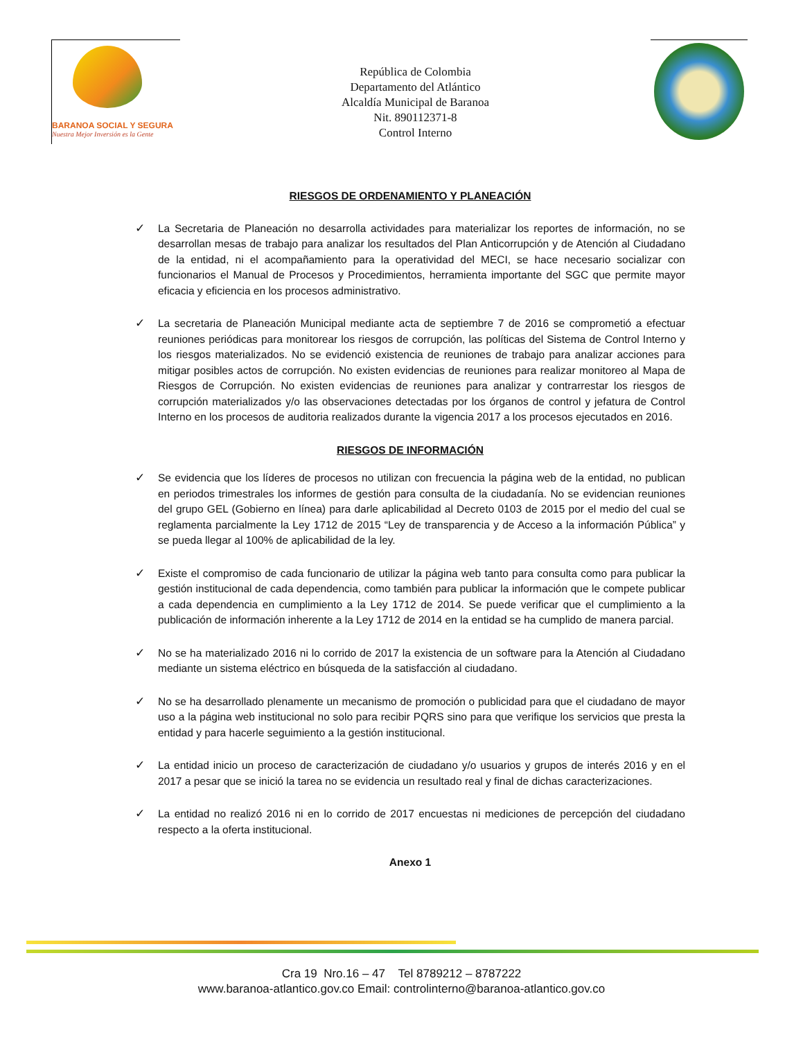BARANOA SOCIAL Y SEGURA
Nuestra Mejor Inversión es la Gente
República de Colombia
Departamento del Atlántico
Alcaldía Municipal de Baranoa
Nit. 890112371-8
Control Interno
RIESGOS DE ORDENAMIENTO Y PLANEACIÓN
✓ La Secretaria de Planeación no desarrolla actividades para materializar los reportes de información, no se desarrollan mesas de trabajo para analizar los resultados del Plan Anticorrupción y de Atención al Ciudadano de la entidad, ni el acompañamiento para la operatividad del MECI, se hace necesario socializar con funcionarios el Manual de Procesos y Procedimientos, herramienta importante del SGC que permite mayor eficacia y eficiencia en los procesos administrativo.
✓ La secretaria de Planeación Municipal mediante acta de septiembre 7 de 2016 se comprometió a efectuar reuniones periódicas para monitorear los riesgos de corrupción, las políticas del Sistema de Control Interno y los riesgos materializados. No se evidenció existencia de reuniones de trabajo para analizar acciones para mitigar posibles actos de corrupción. No existen evidencias de reuniones para realizar monitoreo al Mapa de Riesgos de Corrupción. No existen evidencias de reuniones para analizar y contrarrestar los riesgos de corrupción materializados y/o las observaciones detectadas por los órganos de control y jefatura de Control Interno en los procesos de auditoria realizados durante la vigencia 2017 a los procesos ejecutados en 2016.
RIESGOS DE INFORMACIÓN
✓ Se evidencia que los líderes de procesos no utilizan con frecuencia la página web de la entidad, no publican en periodos trimestrales los informes de gestión para consulta de la ciudadanía. No se evidencian reuniones del grupo GEL (Gobierno en línea) para darle aplicabilidad al Decreto 0103 de 2015 por el medio del cual se reglamenta parcialmente la Ley 1712 de 2015 “Ley de transparencia y de Acceso a la información Pública” y se pueda llegar al 100% de aplicabilidad de la ley.
✓ Existe el compromiso de cada funcionario de utilizar la página web tanto para consulta como para publicar la gestión institucional de cada dependencia, como también para publicar la información que le compete publicar a cada dependencia en cumplimiento a la Ley 1712 de 2014. Se puede verificar que el cumplimiento a la publicación de información inherente a la Ley 1712 de 2014 en la entidad se ha cumplido de manera parcial.
✓ No se ha materializado 2016 ni lo corrido de 2017 la existencia de un software para la Atención al Ciudadano mediante un sistema eléctrico en búsqueda de la satisfacción al ciudadano.
✓ No se ha desarrollado plenamente un mecanismo de promoción o publicidad para que el ciudadano de mayor uso a la página web institucional no solo para recibir PQRS sino para que verifique los servicios que presta la entidad y para hacerle seguimiento a la gestión institucional.
✓ La entidad inicio un proceso de caracterización de ciudadano y/o usuarios y grupos de interés 2016 y en el 2017 a pesar que se inició la tarea no se evidencia un resultado real y final de dichas caracterizaciones.
✓ La entidad no realizó 2016 ni en lo corrido de 2017 encuestas ni mediciones de percepción del ciudadano respecto a la oferta institucional.
Anexo 1
Cra 19 Nro.16 – 47 Tel 8789212 – 8787222
www.baranoa-atlantico.gov.co Email: controlinterno@baranoa-atlantico.gov.co